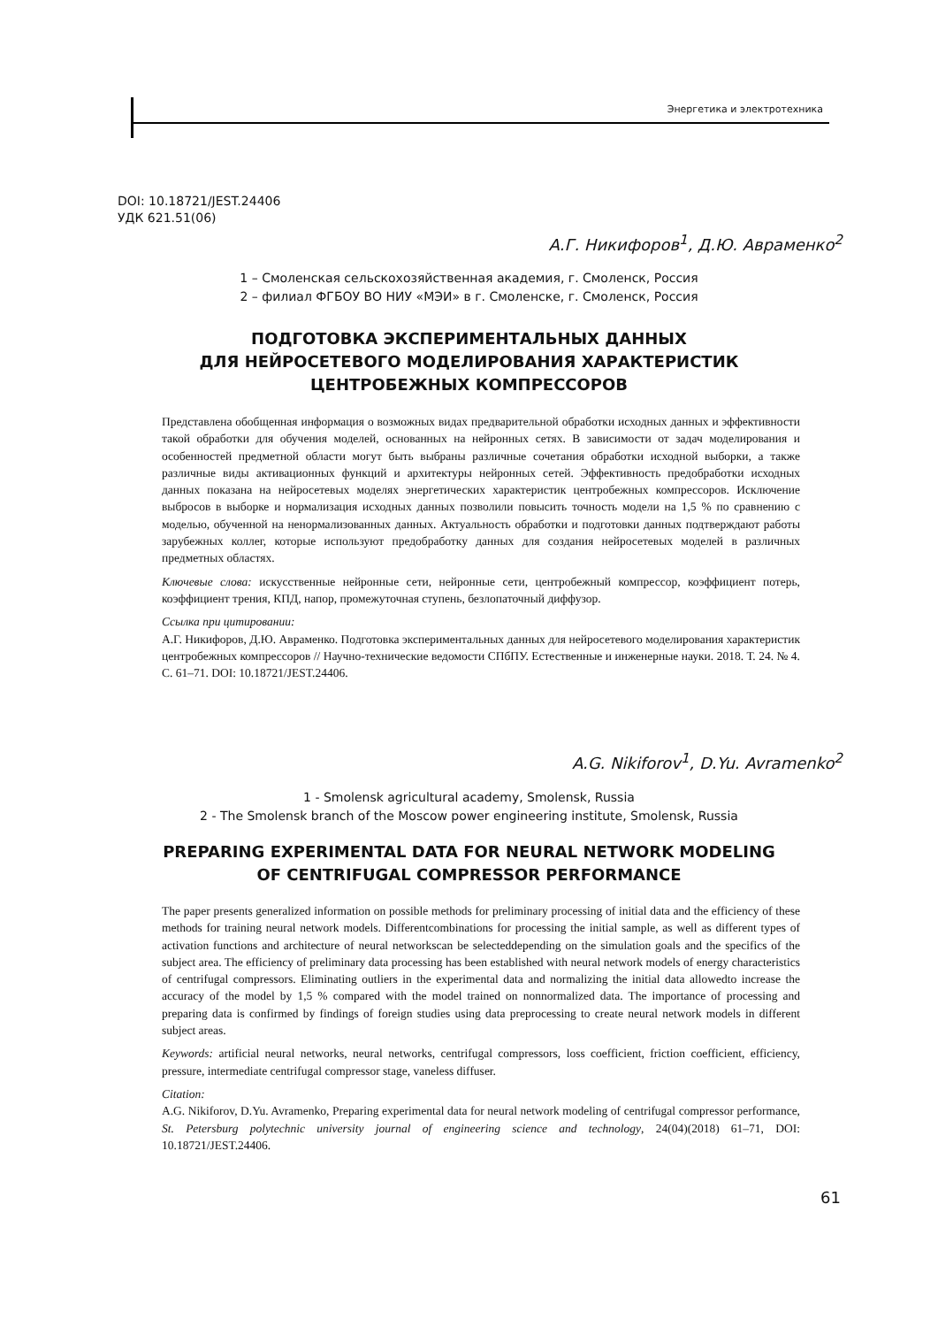Энергетика и электротехника
DOI: 10.18721/JEST.24406
УДК 621.51(06)
А.Г. Никифоров<sup>1</sup>, Д.Ю. Авраменко<sup>2</sup>
1 – Смоленская сельскохозяйственная академия, г. Смоленск, Россия
2 – филиал ФГБОУ ВО НИУ «МЭИ» в г. Смоленске, г. Смоленск, Россия
ПОДГОТОВКА ЭКСПЕРИМЕНТАЛЬНЫХ ДАННЫХ
ДЛЯ НЕЙРОСЕТЕВОГО МОДЕЛИРОВАНИЯ ХАРАКТЕРИСТИК
ЦЕНТРОБЕЖНЫХ КОМПРЕССОРОВ
Представлена обобщенная информация о возможных видах предварительной обработки исходных данных и эффективности такой обработки для обучения моделей, основанных на нейронных сетях. В зависимости от задач моделирования и особенностей предметной области могут быть выбраны различные сочетания обработки исходной выборки, а также различные виды активационных функций и архитектуры нейронных сетей. Эффективность предобработки исходных данных показана на нейросетевых моделях энергетических характеристик центробежных компрессоров. Исключение выбросов в выборке и нормализация исходных данных позволили повысить точность модели на 1,5 % по сравнению с моделью, обученной на ненормализованных данных. Актуальность обработки и подготовки данных подтверждают работы зарубежных коллег, которые используют предобработку данных для создания нейросетевых моделей в различных предметных областях.
Ключевые слова: искусственные нейронные сети, нейронные сети, центробежный компрессор, коэффициент потерь, коэффициент трения, КПД, напор, промежуточная ступень, безлопаточный диффузор.
Ссылка при цитировании:
А.Г. Никифоров, Д.Ю. Авраменко. Подготовка экспериментальных данных для нейросетевого моделирования характеристик центробежных компрессоров // Научно-технические ведомости СПбПУ. Естественные и инженерные науки. 2018. Т. 24. № 4. С. 61–71. DOI: 10.18721/JEST.24406.
A.G. Nikiforov<sup>1</sup>, D.Yu. Avramenko<sup>2</sup>
1 - Smolensk agricultural academy, Smolensk, Russia
2 - The Smolensk branch of the Moscow power engineering institute, Smolensk, Russia
PREPARING EXPERIMENTAL DATA FOR NEURAL NETWORK MODELING
OF CENTRIFUGAL COMPRESSOR PERFORMANCE
The paper presents generalized information on possible methods for preliminary processing of initial data and the efficiency of these methods for training neural network models. Differentcombinations for processing the initial sample, as well as different types of activation functions and architecture of neural networkscan be selecteddepending on the simulation goals and the specifics of the subject area. The efficiency of preliminary data processing has been established with neural network models of energy characteristics of centrifugal compressors. Eliminating outliers in the experimental data and normalizing the initial data allowedto increase the accuracy of the model by 1,5 % compared with the model trained on nonnormalized data. The importance of processing and preparing data is confirmed by findings of foreign studies using data preprocessing to create neural network models in different subject areas.
Keywords: artificial neural networks, neural networks, centrifugal compressors, loss coefficient, friction coefficient, efficiency, pressure, intermediate centrifugal compressor stage, vaneless diffuser.
Citation:
A.G. Nikiforov, D.Yu. Avramenko, Preparing experimental data for neural network modeling of centrifugal compressor performance, St. Petersburg polytechnic university journal of engineering science and technology, 24(04)(2018) 61–71, DOI: 10.18721/JEST.24406.
61